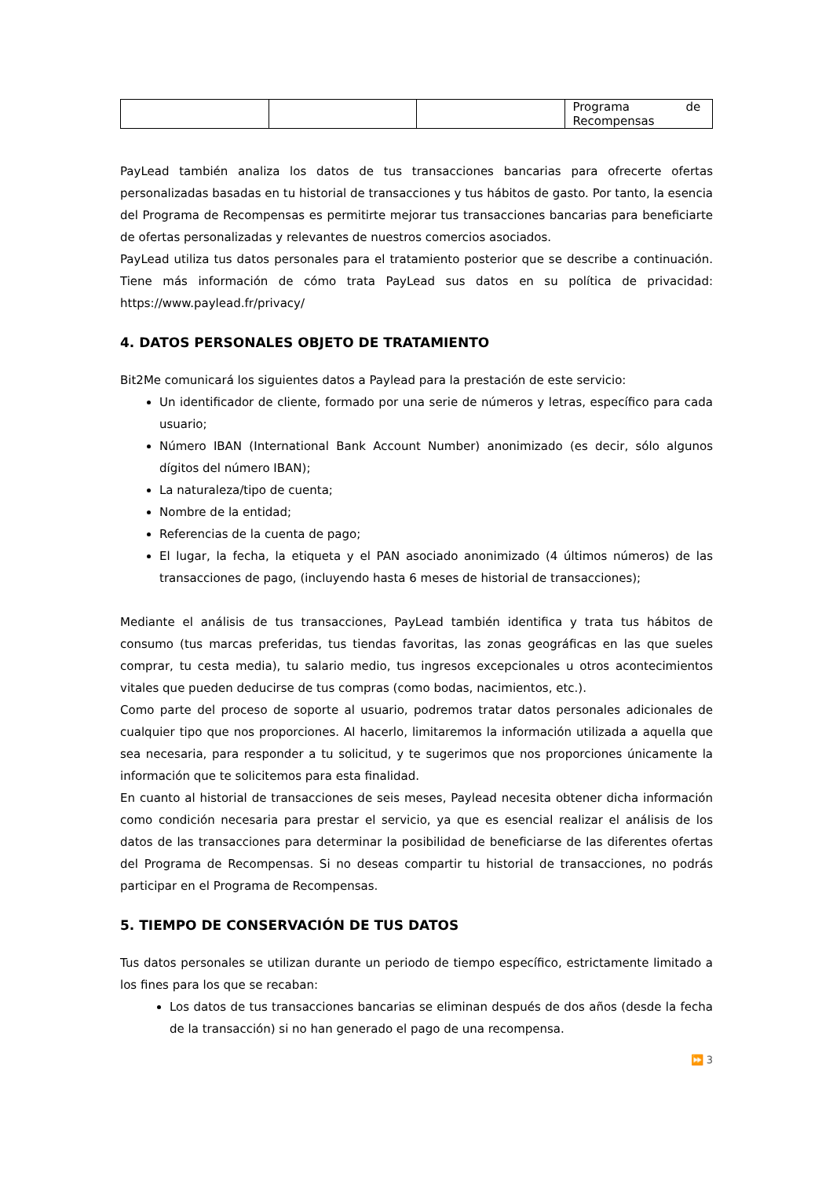| | | | Programa de Recompensas |
PayLead también analiza los datos de tus transacciones bancarias para ofrecerte ofertas personalizadas basadas en tu historial de transacciones y tus hábitos de gasto. Por tanto, la esencia del Programa de Recompensas es permitirte mejorar tus transacciones bancarias para beneficiarte de ofertas personalizadas y relevantes de nuestros comercios asociados.
PayLead utiliza tus datos personales para el tratamiento posterior que se describe a continuación. Tiene más información de cómo trata PayLead sus datos en su política de privacidad: https://www.paylead.fr/privacy/
4. DATOS PERSONALES OBJETO DE TRATAMIENTO
Bit2Me comunicará los siguientes datos a Paylead para la prestación de este servicio:
Un identificador de cliente, formado por una serie de números y letras, específico para cada usuario;
Número IBAN (International Bank Account Number) anonimizado (es decir, sólo algunos dígitos del número IBAN);
La naturaleza/tipo de cuenta;
Nombre de la entidad;
Referencias de la cuenta de pago;
El lugar, la fecha, la etiqueta y el PAN asociado anonimizado (4 últimos números) de las transacciones de pago, (incluyendo hasta 6 meses de historial de transacciones);
Mediante el análisis de tus transacciones, PayLead también identifica y trata tus hábitos de consumo (tus marcas preferidas, tus tiendas favoritas, las zonas geográficas en las que sueles comprar, tu cesta media), tu salario medio, tus ingresos excepcionales u otros acontecimientos vitales que pueden deducirse de tus compras (como bodas, nacimientos, etc.).
Como parte del proceso de soporte al usuario, podremos tratar datos personales adicionales de cualquier tipo que nos proporciones. Al hacerlo, limitaremos la información utilizada a aquella que sea necesaria, para responder a tu solicitud, y te sugerimos que nos proporciones únicamente la información que te solicitemos para esta finalidad.
En cuanto al historial de transacciones de seis meses, Paylead necesita obtener dicha información como condición necesaria para prestar el servicio, ya que es esencial realizar el análisis de los datos de las transacciones para determinar la posibilidad de beneficiarse de las diferentes ofertas del Programa de Recompensas. Si no deseas compartir tu historial de transacciones, no podrás participar en el Programa de Recompensas.
5. TIEMPO DE CONSERVACIÓN DE TUS DATOS
Tus datos personales se utilizan durante un periodo de tiempo específico, estrictamente limitado a los fines para los que se recaban:
Los datos de tus transacciones bancarias se eliminan después de dos años (desde la fecha de la transacción) si no han generado el pago de una recompensa.
⏩ 3